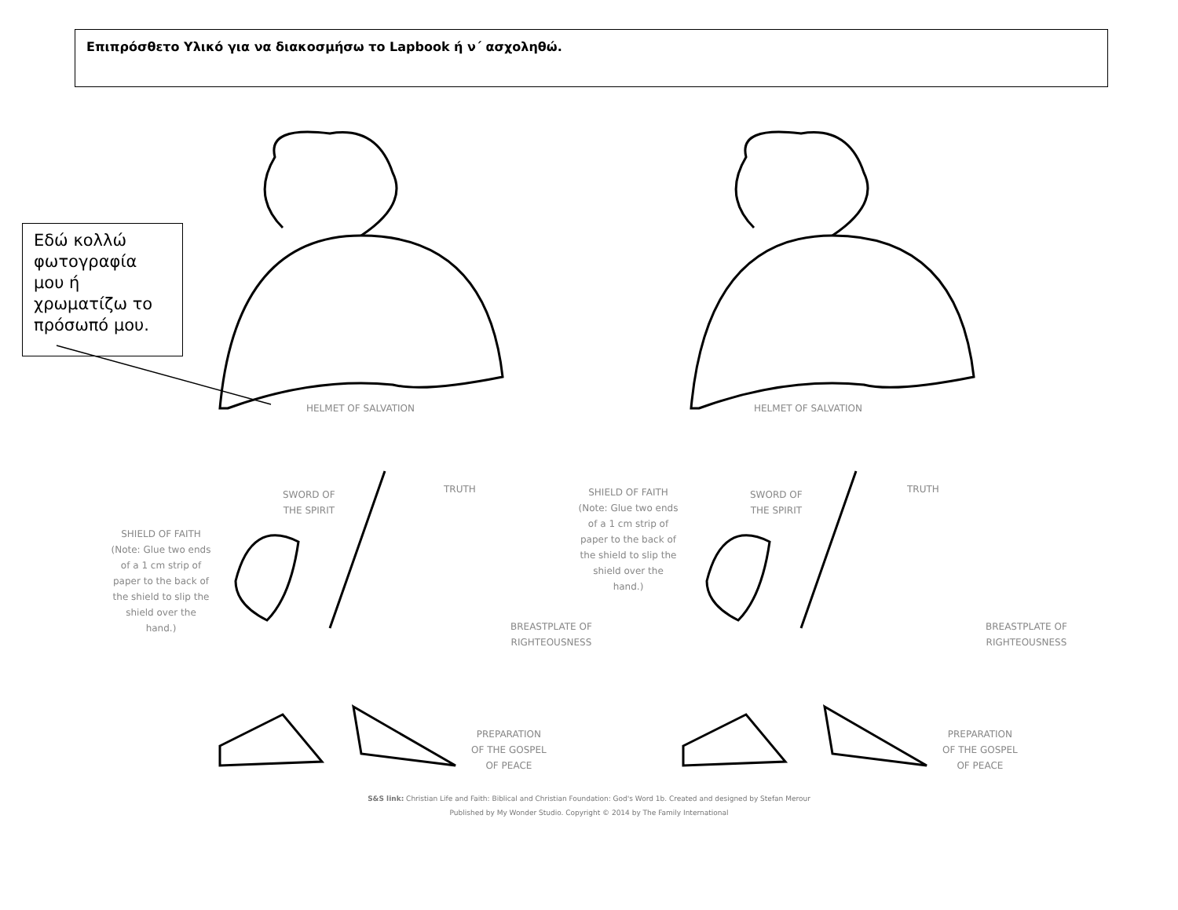Επιπρόσθετο Υλικό για να διακοσμήσω το Lapbook ή ν΄ ασχοληθώ.
Εδώ κολλώ φωτογραφία μου ή χρωματίζω το πρόσωπό μου.
HELMET OF SALVATION HELMET OF SALVATION
SWORD OF
THE SPIRIT
TRUTH
SWORD OF
THE SPIRIT
TRUTH
SHIELD OF FAITH (Note: Glue two ends of a 1 cm strip of paper to the back of the shield to slip the shield over the hand.)
SHIELD OF FAITH (Note: Glue two ends of a 1 cm strip of paper to the back of the shield to slip the shield over the hand.)
BREASTPLATE OF
RIGHTEOUSNESS
BREASTPLATE OF
RIGHTEOUSNESS
PREPARATION
OF THE GOSPEL
OF PEACE
PREPARATION
OF THE GOSPEL
OF PEACE
S&S link: Christian Life and Faith: Biblical and Christian Foundation: God's Word 1b. Created and designed by Stefan Merour
Published by My Wonder Studio. Copyright © 2014 by The Family International